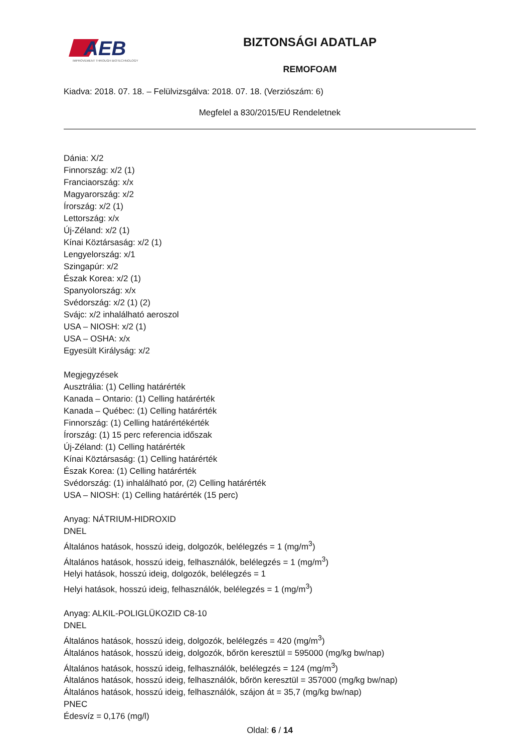AEB
IMPROVEMENT THROUGH BIOTECHNOLOGY
BIZTONSÁGI ADATLAP
REMOFOAM
Kiadva: 2018. 07. 18. – Felülvizsgálva: 2018. 07. 18. (Verziószám: 6)
Megfelel a 830/2015/EU Rendeletnek
Dánia: X/2
Finnország: x/2 (1)
Franciaország: x/x
Magyarország: x/2
Írország: x/2 (1)
Lettország: x/x
Új-Zéland: x/2 (1)
Kínai Köztársaság: x/2 (1)
Lengyelország: x/1
Szingapúr: x/2
Észak Korea: x/2 (1)
Spanyolország: x/x
Svédország: x/2 (1) (2)
Svájc: x/2 inhalálható aeroszol
USA – NIOSH: x/2 (1)
USA – OSHA: x/x
Egyesült Királyság: x/2
Megjegyzések
Ausztrália: (1) Celling határérték
Kanada – Ontario: (1) Celling határérték
Kanada – Québec: (1) Celling határérték
Finnország: (1) Celling határértékérték
Írország: (1) 15 perc referencia időszak
Új-Zéland: (1) Celling határérték
Kínai Köztársaság: (1) Celling határérték
Észak Korea: (1) Celling határérték
Svédország: (1) inhalálható por, (2) Celling határérték
USA – NIOSH: (1) Celling határérték (15 perc)
Anyag: NÁTRIUM-HIDROXID
DNEL
Általános hatások, hosszú ideig, dolgozók, belélegzés = 1 (mg/m<sup>3</sup>)
Általános hatások, hosszú ideig, felhasználók, belélegzés = 1 (mg/m<sup>3</sup>)
Helyi hatások, hosszú ideig, dolgozók, belélegzés = 1
Helyi hatások, hosszú ideig, felhasználók, belélegzés = 1 (mg/m<sup>3</sup>)
Anyag: ALKIL-POLIGLÜKOZID C8-10
DNEL
Általános hatások, hosszú ideig, dolgozók, belélegzés = 420 (mg/m<sup>3</sup>)
Általános hatások, hosszú ideig, dolgozók, bőrön keresztül = 595000 (mg/kg bw/nap)
Általános hatások, hosszú ideig, felhasználók, belélegzés = 124 (mg/m<sup>3</sup>)
Általános hatások, hosszú ideig, felhasználók, bőrön keresztül = 357000 (mg/kg bw/nap)
Általános hatások, hosszú ideig, felhasználók, szájon át = 35,7 (mg/kg bw/nap)
PNEC
Édesvíz = 0,176 (mg/l)
Oldal: 6 / 14